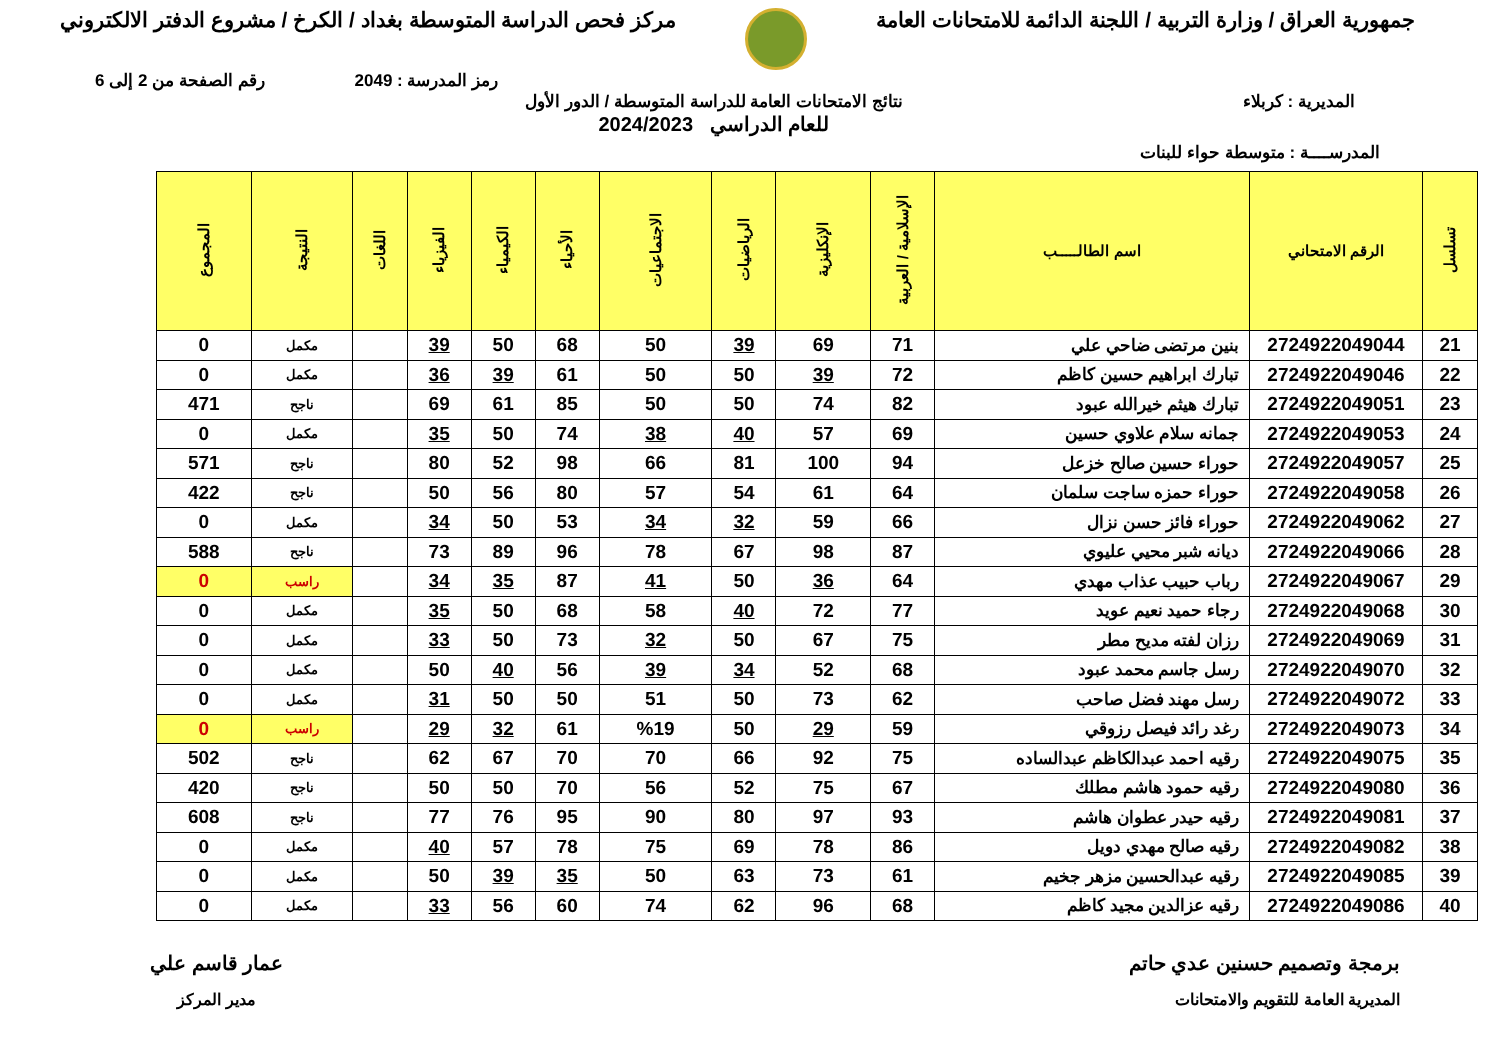جمهورية العراق / وزارة التربية / اللجنة الدائمة للامتحانات العامة
مركز فحص الدراسة المتوسطة بغداد / الكرخ / مشروع الدفتر الالكتروني
رمز المدرسة : 2049 رقم الصفحة من 2 إلى 6
المديرية : كربلاء نتائج الامتحانات العامة للدراسة المتوسطة / الدور الأول
للعام الدراسي 2024/2023
المدرســــة : متوسطة حواء للبنات
| تسلسل | الرقم الامتحاني | اسم الطالـــــب | الإسلامية / العربية | الإنكليزية | الرياضيات | الاجتماعيات | الأحياء | الكيمياء | الفيزياء | اللغات | النتيجة | المجموع |
| --- | --- | --- | --- | --- | --- | --- | --- | --- | --- | --- | --- | --- |
| 21 | 2724922049044 | بنين مرتضى ضاحي علي | 71 | 69 | 39 | 50 | 68 | 50 | 39 | | مكمل | 0 |
| 22 | 2724922049046 | تبارك ابراهيم حسين كاظم | 72 | 39 | 50 | 50 | 61 | 39 | 36 | | مكمل | 0 |
| 23 | 2724922049051 | تبارك هيثم خيرالله عبود | 82 | 74 | 50 | 50 | 85 | 61 | 69 | | ناجح | 471 |
| 24 | 2724922049053 | جمانه سلام علاوي حسين | 69 | 57 | 40 | 38 | 74 | 50 | 35 | | مكمل | 0 |
| 25 | 2724922049057 | حوراء حسين صالح خزعل | 94 | 100 | 81 | 66 | 98 | 52 | 80 | | ناجح | 571 |
| 26 | 2724922049058 | حوراء حمزه ساجت سلمان | 64 | 61 | 54 | 57 | 80 | 56 | 50 | | ناجح | 422 |
| 27 | 2724922049062 | حوراء فائز حسن نزال | 66 | 59 | 32 | 34 | 53 | 50 | 34 | | مكمل | 0 |
| 28 | 2724922049066 | ديانه شبر محيي عليوي | 87 | 98 | 67 | 78 | 96 | 89 | 73 | | ناجح | 588 |
| 29 | 2724922049067 | رباب حبيب عذاب مهدي | 64 | 36 | 50 | 41 | 87 | 35 | 34 | | راسب | 0 |
| 30 | 2724922049068 | رجاء حميد نعيم عويد | 77 | 72 | 40 | 58 | 68 | 50 | 35 | | مكمل | 0 |
| 31 | 2724922049069 | رزان لفته مديح مطر | 75 | 67 | 50 | 32 | 73 | 50 | 33 | | مكمل | 0 |
| 32 | 2724922049070 | رسل جاسم محمد عبود | 68 | 52 | 34 | 39 | 56 | 40 | 50 | | مكمل | 0 |
| 33 | 2724922049072 | رسل مهند فضل صاحب | 62 | 73 | 50 | 51 | 50 | 50 | 31 | | مكمل | 0 |
| 34 | 2724922049073 | رغد رائد فيصل رزوقي | 59 | 29 | 50 | %19 | 61 | 32 | 29 | | راسب | 0 |
| 35 | 2724922049075 | رقيه احمد عبدالكاظم عبدالساده | 75 | 92 | 66 | 70 | 70 | 67 | 62 | | ناجح | 502 |
| 36 | 2724922049080 | رقيه حمود هاشم مطلك | 67 | 75 | 52 | 56 | 70 | 50 | 50 | | ناجح | 420 |
| 37 | 2724922049081 | رقيه حيدر عطوان هاشم | 93 | 97 | 80 | 90 | 95 | 76 | 77 | | ناجح | 608 |
| 38 | 2724922049082 | رقيه صالح مهدي دويل | 86 | 78 | 69 | 75 | 78 | 57 | 40 | | مكمل | 0 |
| 39 | 2724922049085 | رقيه عبدالحسين مزهر جخيم | 61 | 73 | 63 | 50 | 35 | 39 | 50 | | مكمل | 0 |
| 40 | 2724922049086 | رقيه عزالدين مجيد كاظم | 68 | 96 | 62 | 74 | 60 | 56 | 33 | | مكمل | 0 |
برمجة وتصميم حسنين عدي حاتم
المديرية العامة للتقويم والامتحانات
عمار قاسم علي
مدير المركز